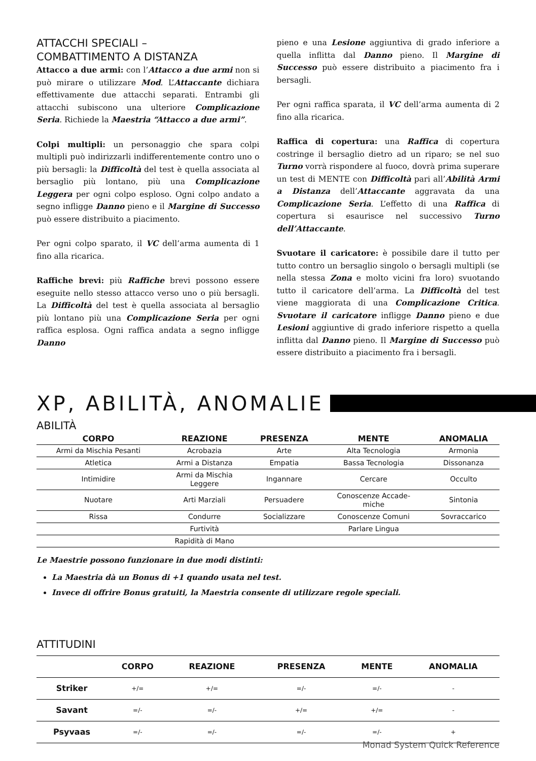ATTACCHI SPECIALI –
COMBATTIMENTO A DISTANZA
Attacco a due armi: con l’Attacco a due armi non si può mirare o utilizzare Mod. L’Attaccante dichiara effettivamente due attacchi separati. Entrambi gli attacchi subiscono una ulteriore Complicazione Seria. Richiede la Maestria “Attacco a due armi”.
Colpi multipli: un personaggio che spara colpi multipli può indirizzarli indifferentemente contro uno o più bersagli: la Difficoltà del test è quella associata al bersaglio più lontano, più una Complicazione Leggera per ogni colpo esploso. Ogni colpo andato a segno infligge Danno pieno e il Margine di Successo può essere distribuito a piacimento.
Per ogni colpo sparato, il VC dell’arma aumenta di 1 fino alla ricarica.
Raffiche brevi: più Raffiche brevi possono essere eseguite nello stesso attacco verso uno o più bersagli. La Difficoltà del test è quella associata al bersaglio più lontano più una Complicazione Seria per ogni raffica esplosa. Ogni raffica andata a segno infligge Danno
pieno e una Lesione aggiuntiva di grado inferiore a quella inflitta dal Danno pieno. Il Margine di Successo può essere distribuito a piacimento fra i bersagli.
Per ogni raffica sparata, il VC dell’arma aumenta di 2 fino alla ricarica.
Raffica di copertura: una Raffica di copertura costringe il bersaglio dietro ad un riparo; se nel suo Turno vorrà rispondere al fuoco, dovrà prima superare un test di MENTE con Difficoltà pari all’Abilità Armi a Distanza dell’Attaccante aggravata da una Complicazione Seria. L’effetto di una Raffica di copertura si esaurisce nel successivo Turno dell’Attaccante.
Svuotare il caricatore: è possibile dare il tutto per tutto contro un bersaglio singolo o bersagli multipli (se nella stessa Zona e molto vicini fra loro) svuotando tutto il caricatore dell’arma. La Difficoltà del test viene maggiorata di una Complicazione Critica. Svuotare il caricatore infligge Danno pieno e due Lesioni aggiuntive di grado inferiore rispetto a quella inflitta dal Danno pieno. Il Margine di Successo può essere distribuito a piacimento fra i bersagli.
XP, ABILITÀ, ANOMALIE
ABILITÀ
| CORPO | REAZIONE | PRESENZA | MENTE | ANOMALIA |
| --- | --- | --- | --- | --- |
| Armi da Mischia Pesanti | Acrobazia | Arte | Alta Tecnologia | Armonia |
| Atletica | Armi a Distanza | Empatia | Bassa Tecnologia | Dissonanza |
| Intimidire | Armi da Mischia Leggere | Ingannare | Cercare | Occulto |
| Nuotare | Arti Marziali | Persuadere | Conoscenze Accade- miche | Sintonia |
| Rissa | Condurre | Socializzare | Conoscenze Comuni | Sovraccarico |
| | Furtività | | Parlare Lingua | |
| | Rapidità di Mano | | | |
Le Maestrie possono funzionare in due modi distinti:
La Maestria dà un Bonus di +1 quando usata nel test.
Invece di offrire Bonus gratuiti, la Maestria consente di utilizzare regole speciali.
ATTITUDINI
| | CORPO | REAZIONE | PRESENZA | MENTE | ANOMALIA |
| --- | --- | --- | --- | --- | --- |
| Striker | +/= | +/= | =/- | =/- | - |
| Savant | =/- | =/- | +/= | +/= | - |
| Psyvaas | =/- | =/- | =/- | =/- | + |
Monad System Quick Reference